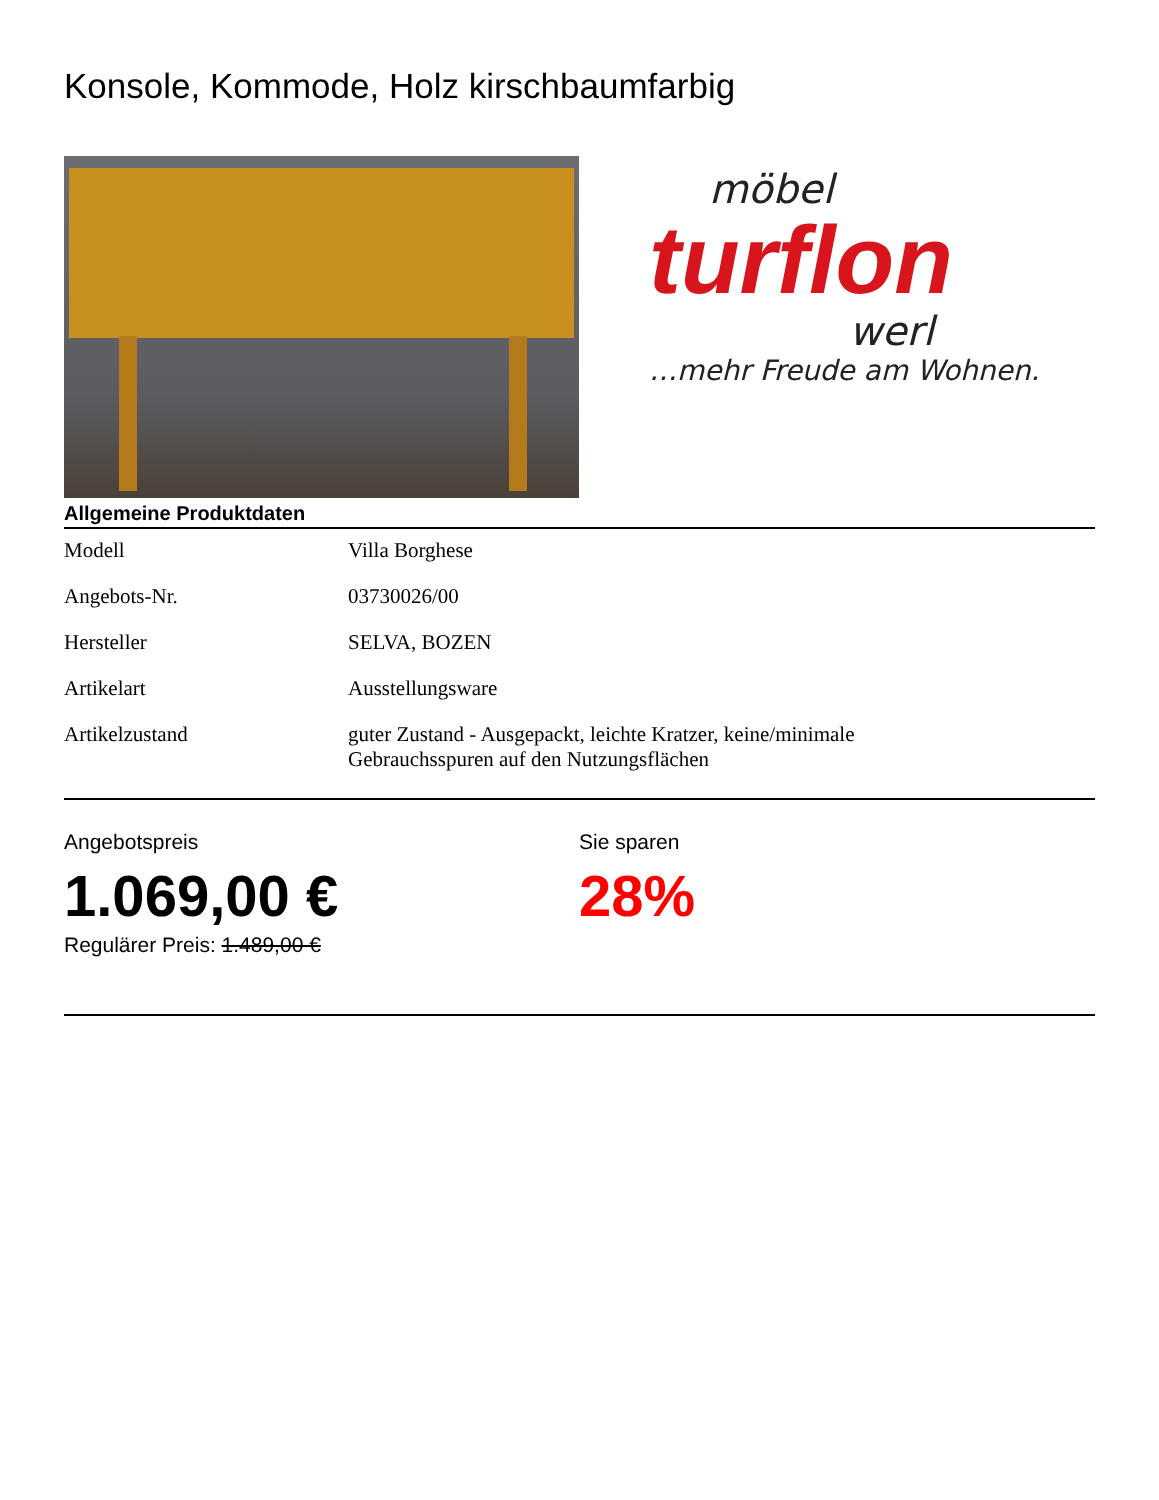Konsole, Kommode, Holz kirschbaumfarbig
möbel
turflon
werl
…mehr Freude am Wohnen.
Allgemeine Produktdaten
| Modell | Villa Borghese |
| Angebots-Nr. | 03730026/00 |
| Hersteller | SELVA, BOZEN |
| Artikelart | Ausstellungsware |
| Artikelzustand | guter Zustand - Ausgepackt, leichte Kratzer, keine/minimale Gebrauchsspuren auf den Nutzungsflächen |
Angebotspreis
1.069,00 €
Regulärer Preis: 1.489,00 €
Sie sparen
28%